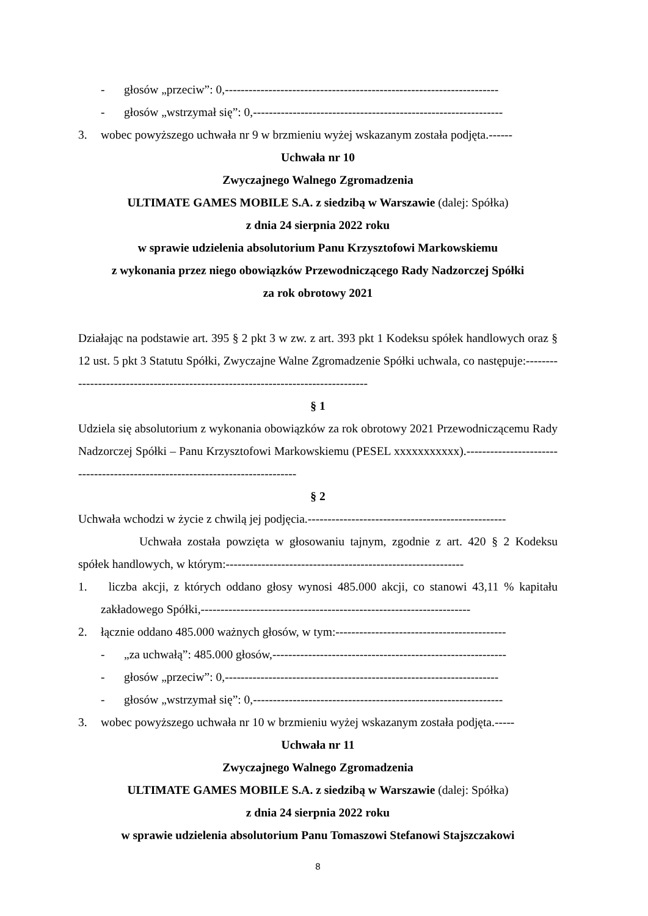- głosów „przeciw”: 0,---------------------------------------------------------------------
- głosów „wstrzymał się”: 0,---------------------------------------------------------------
3. wobec powyższego uchwała nr 9 w brzmieniu wyżej wskazanym została podjęta.------
Uchwała nr 10
Zwyczajnego Walnego Zgromadzenia
ULTIMATE GAMES MOBILE S.A. z siedzibą w Warszawie (dalej: Spółka)
z dnia 24 sierpnia 2022 roku
w sprawie udzielenia absolutorium Panu Krzysztofowi Markowskiemu
z wykonania przez niego obowiązków Przewodniczącego Rady Nadzorczej Spółki
za rok obrotowy 2021
Działając na podstawie art. 395 § 2 pkt 3 w zw. z art. 393 pkt 1 Kodeksu spółek handlowych oraz § 12 ust. 5 pkt 3 Statutu Spółki, Zwyczajne Walne Zgromadzenie Spółki uchwala, co następuje:---------------------------------------------------------------------------------
§ 1
Udziela się absolutorium z wykonania obowiązków za rok obrotowy 2021 Przewodniczącemu Rady Nadzorczej Spółki – Panu Krzysztofowi Markowskiemu (PESEL xxxxxxxxxxx).------------------------------------------------------------------------------
§ 2
Uchwała wchodzi w życie z chwilą jej podjęcia.--------------------------------------------------
Uchwała została powzięta w głosowaniu tajnym, zgodnie z art. 420 § 2 Kodeksu spółek handlowych, w którym:------------------------------------------------------------
1. liczba akcji, z których oddano głosy wynosi 485.000 akcji, co stanowi 43,11 % kapitału zakładowego Spółki,--------------------------------------------------------------------
2. łącznie oddano 485.000 ważnych głosów, w tym:-------------------------------------------
- „za uchwałą”: 485.000 głosów,-----------------------------------------------------------
- głosów „przeciw”: 0,---------------------------------------------------------------------
- głosów „wstrzymał się”: 0,---------------------------------------------------------------
3. wobec powyższego uchwała nr 10 w brzmieniu wyżej wskazanym została podjęta.-----
Uchwała nr 11
Zwyczajnego Walnego Zgromadzenia
ULTIMATE GAMES MOBILE S.A. z siedzibą w Warszawie (dalej: Spółka)
z dnia 24 sierpnia 2022 roku
w sprawie udzielenia absolutorium Panu Tomaszowi Stefanowi Stajszczakowi
8